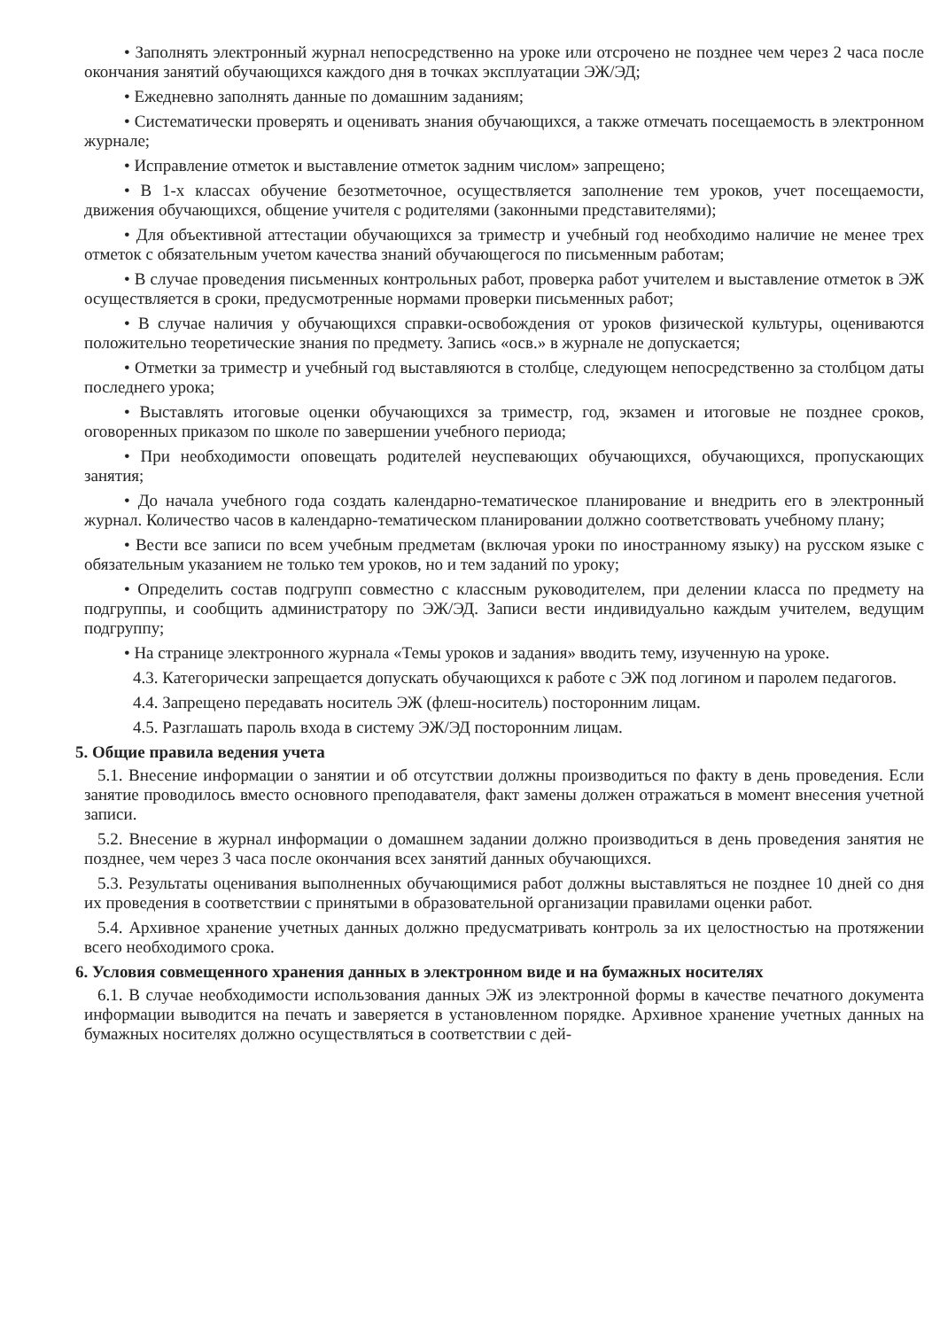• Заполнять электронный журнал непосредственно на уроке или отсрочено не позднее чем через 2 часа после окончания занятий обучающихся каждого дня в точках эксплуатации ЭЖ/ЭД;
• Ежедневно заполнять данные по домашним заданиям;
• Систематически проверять и оценивать знания обучающихся, а также отмечать посещаемость в электронном журнале;
• Исправление отметок и выставление отметок задним числом» запрещено;
• В 1-х классах обучение безотметочное, осуществляется заполнение тем уроков, учет посещаемости, движения обучающихся, общение учителя с родителями (законными представителями);
• Для объективной аттестации обучающихся за триместр и учебный год необходимо наличие не менее трех отметок с обязательным учетом качества знаний обучающегося по письменным работам;
• В случае проведения письменных контрольных работ, проверка работ учителем и выставление отметок в ЭЖ осуществляется в сроки, предусмотренные нормами проверки письменных работ;
• В случае наличия у обучающихся справки-освобождения от уроков физической культуры, оцениваются положительно теоретические знания по предмету. Запись «осв.» в журнале не допускается;
• Отметки за триместр и учебный год выставляются в столбце, следующем непосредственно за столбцом даты последнего урока;
• Выставлять итоговые оценки обучающихся за триместр, год, экзамен и итоговые не позднее сроков, оговоренных приказом по школе по завершении учебного периода;
• При необходимости оповещать родителей неуспевающих обучающихся, обучающихся, пропускающих занятия;
• До начала учебного года создать календарно-тематическое планирование и внедрить его в электронный журнал. Количество часов в календарно-тематическом планировании должно соответствовать учебному плану;
• Вести все записи по всем учебным предметам (включая уроки по иностранному языку) на русском языке с обязательным указанием не только тем уроков, но и тем заданий по уроку;
• Определить состав подгрупп совместно с классным руководителем, при делении класса по предмету на подгруппы, и сообщить администратору по ЭЖ/ЭД. Записи вести индивидуально каждым учителем, ведущим подгруппу;
• На странице электронного журнала «Темы уроков и задания» вводить тему, изученную на уроке.
4.3. Категорически запрещается допускать обучающихся к работе с ЭЖ под логином и паролем педагогов.
4.4. Запрещено передавать носитель ЭЖ (флеш-носитель) посторонним лицам.
4.5. Разглашать пароль входа в систему ЭЖ/ЭД посторонним лицам.
5. Общие правила ведения учета
5.1. Внесение информации о занятии и об отсутствии должны производиться по факту в день проведения. Если занятие проводилось вместо основного преподавателя, факт замены должен отражаться в момент внесения учетной записи.
5.2. Внесение в журнал информации о домашнем задании должно производиться в день проведения занятия не позднее, чем через 3 часа после окончания всех занятий данных обучающихся.
5.3. Результаты оценивания выполненных обучающимися работ должны выставляться не позднее 10 дней со дня их проведения в соответствии с принятыми в образовательной организации правилами оценки работ.
5.4. Архивное хранение учетных данных должно предусматривать контроль за их целостностью на протяжении всего необходимого срока.
6. Условия совмещенного хранения данных в электронном виде и на бумажных носителях
6.1. В случае необходимости использования данных ЭЖ из электронной формы в качестве печатного документа информации выводится на печать и заверяется в установленном порядке. Архивное хранение учетных данных на бумажных носителях должно осуществляться в соответствии с дей-